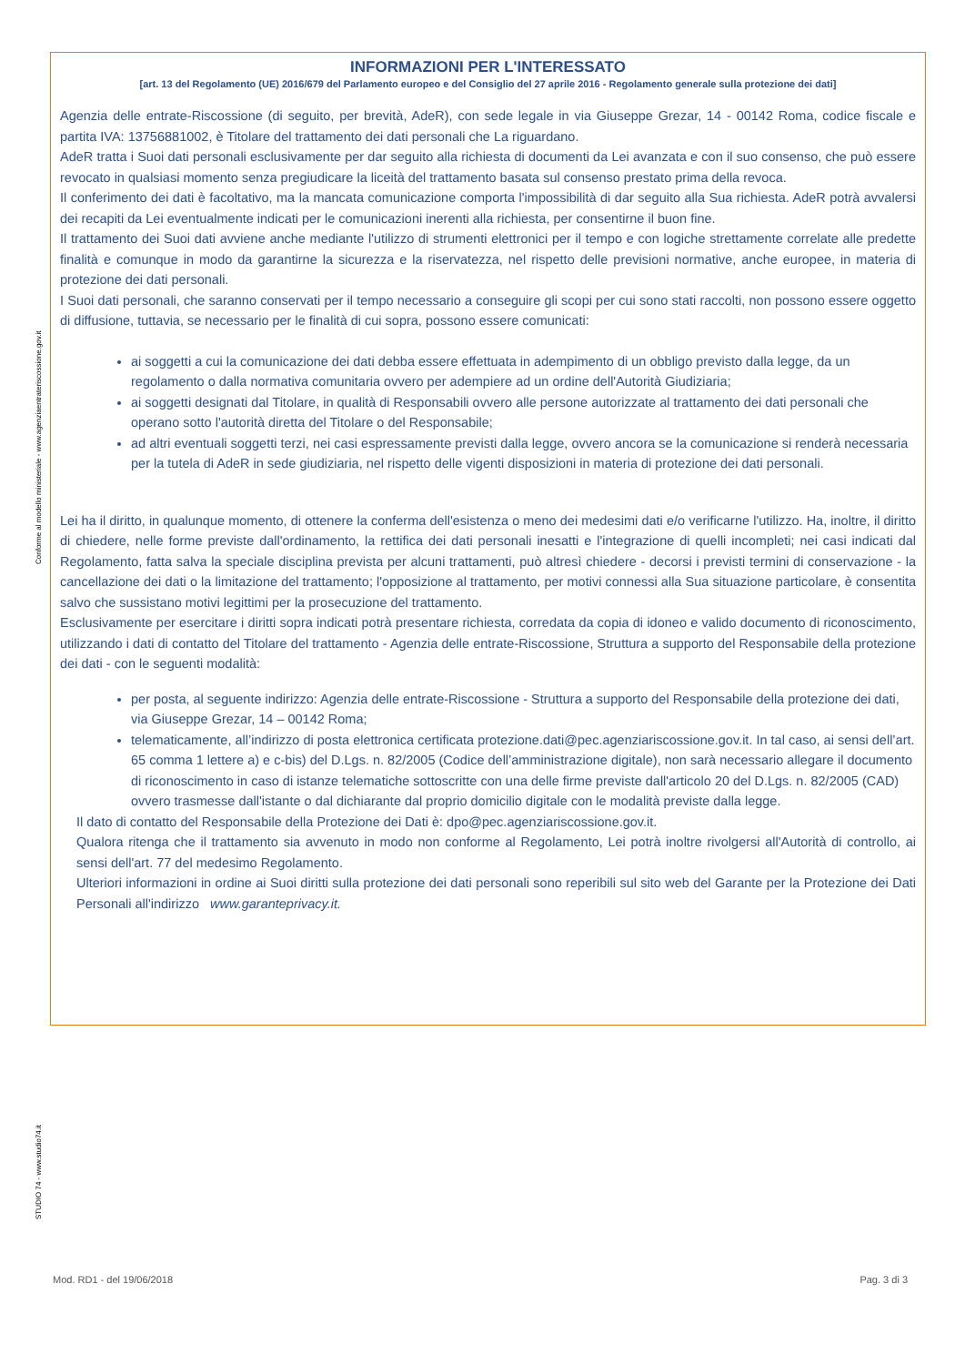Conforme al modello ministeriale - www.agenziaentrateriscossione.gov.it
STUDIO 74 - www.studio74.it
INFORMAZIONI PER L'INTERESSATO
[art. 13 del Regolamento (UE) 2016/679 del Parlamento europeo e del Consiglio del 27 aprile 2016 - Regolamento generale sulla protezione dei dati]
Agenzia delle entrate-Riscossione (di seguito, per brevità, AdeR), con sede legale in via Giuseppe Grezar, 14 - 00142 Roma, codice fiscale e partita IVA: 13756881002, è Titolare del trattamento dei dati personali che La riguardano.
AdeR tratta i Suoi dati personali esclusivamente per dar seguito alla richiesta di documenti da Lei avanzata e con il suo consenso, che può essere revocato in qualsiasi momento senza pregiudicare la liceità del trattamento basata sul consenso prestato prima della revoca.
Il conferimento dei dati è facoltativo, ma la mancata comunicazione comporta l'impossibilità di dar seguito alla Sua richiesta. AdeR potrà avvalersi dei recapiti da Lei eventualmente indicati per le comunicazioni inerenti alla richiesta, per consentirne il buon fine.
Il trattamento dei Suoi dati avviene anche mediante l'utilizzo di strumenti elettronici per il tempo e con logiche strettamente correlate alle predette finalità e comunque in modo da garantirne la sicurezza e la riservatezza, nel rispetto delle previsioni normative, anche europee, in materia di protezione dei dati personali.
I Suoi dati personali, che saranno conservati per il tempo necessario a conseguire gli scopi per cui sono stati raccolti, non possono essere oggetto di diffusione, tuttavia, se necessario per le finalità di cui sopra, possono essere comunicati:
ai soggetti a cui la comunicazione dei dati debba essere effettuata in adempimento di un obbligo previsto dalla legge, da un regolamento o dalla normativa comunitaria ovvero per adempiere ad un ordine dell'Autorità Giudiziaria;
ai soggetti designati dal Titolare, in qualità di Responsabili ovvero alle persone autorizzate al trattamento dei dati personali che operano sotto l'autorità diretta del Titolare o del Responsabile;
ad altri eventuali soggetti terzi, nei casi espressamente previsti dalla legge, ovvero ancora se la comunicazione si renderà necessaria per la tutela di AdeR in sede giudiziaria, nel rispetto delle vigenti disposizioni in materia di protezione dei dati personali.
Lei ha il diritto, in qualunque momento, di ottenere la conferma dell'esistenza o meno dei medesimi dati e/o verificarne l'utilizzo. Ha, inoltre, il diritto di chiedere, nelle forme previste dall'ordinamento, la rettifica dei dati personali inesatti e l'integrazione di quelli incompleti; nei casi indicati dal Regolamento, fatta salva la speciale disciplina prevista per alcuni trattamenti, può altresì chiedere - decorsi i previsti termini di conservazione - la cancellazione dei dati o la limitazione del trattamento; l'opposizione al trattamento, per motivi connessi alla Sua situazione particolare, è consentita salvo che sussistano motivi legittimi per la prosecuzione del trattamento.
Esclusivamente per esercitare i diritti sopra indicati potrà presentare richiesta, corredata da copia di idoneo e valido documento di riconoscimento, utilizzando i dati di contatto del Titolare del trattamento - Agenzia delle entrate-Riscossione, Struttura a supporto del Responsabile della protezione dei dati - con le seguenti modalità:
per posta, al seguente indirizzo: Agenzia delle entrate-Riscossione - Struttura a supporto del Responsabile della protezione dei dati, via Giuseppe Grezar, 14 – 00142 Roma;
telematicamente, all’indirizzo di posta elettronica certificata protezione.dati@pec.agenziariscossione.gov.it. In tal caso, ai sensi dell’art. 65 comma 1 lettere a) e c-bis) del D.Lgs. n. 82/2005 (Codice dell’amministrazione digitale), non sarà necessario allegare il documento di riconoscimento in caso di istanze telematiche sottoscritte con una delle firme previste dall'articolo 20 del D.Lgs. n. 82/2005 (CAD) ovvero trasmesse dall'istante o dal dichiarante dal proprio domicilio digitale con le modalità previste dalla legge.
Il dato di contatto del Responsabile della Protezione dei Dati è: dpo@pec.agenziariscossione.gov.it.
Qualora ritenga che il trattamento sia avvenuto in modo non conforme al Regolamento, Lei potrà inoltre rivolgersi all'Autorità di controllo, ai sensi dell'art. 77 del medesimo Regolamento.
Ulteriori informazioni in ordine ai Suoi diritti sulla protezione dei dati personali sono reperibili sul sito web del Garante per la Protezione dei Dati Personali all'indirizzo www.garanteprivacy.it.
Mod. RD1 - del 19/06/2018 Pag. 3 di 3